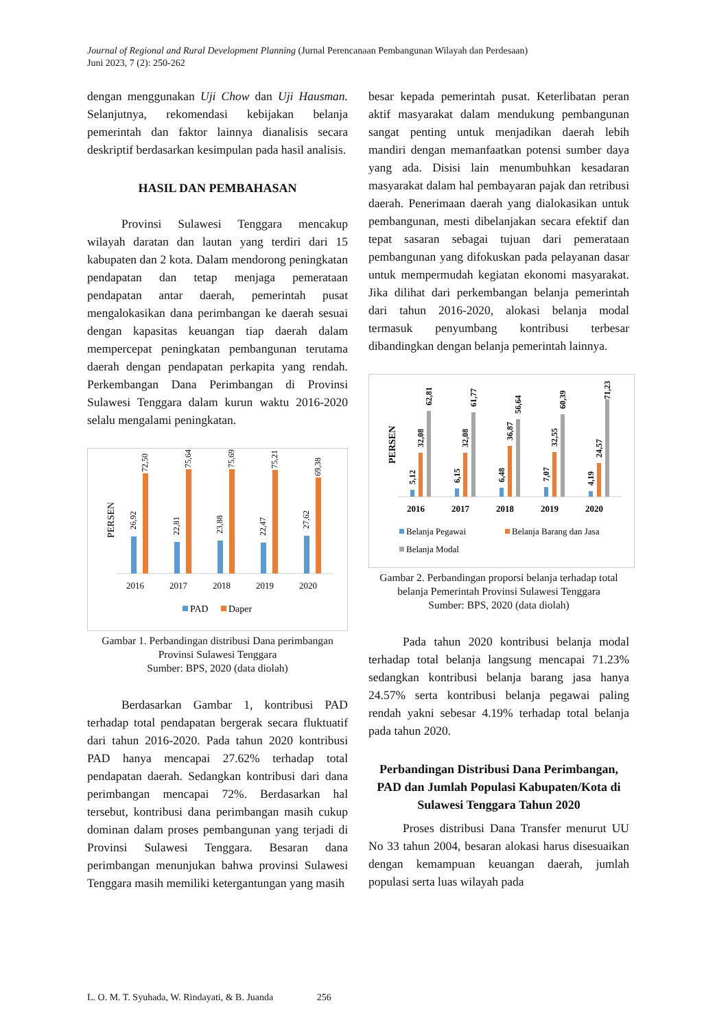Journal of Regional and Rural Development Planning (Jurnal Perencanaan Pembangunan Wilayah dan Perdesaan)
Juni 2023, 7 (2): 250-262
dengan menggunakan Uji Chow dan Uji Hausman. Selanjutnya, rekomendasi kebijakan belanja pemerintah dan faktor lainnya dianalisis secara deskriptif berdasarkan kesimpulan pada hasil analisis.
HASIL DAN PEMBAHASAN
Provinsi Sulawesi Tenggara mencakup wilayah daratan dan lautan yang terdiri dari 15 kabupaten dan 2 kota. Dalam mendorong peningkatan pendapatan dan tetap menjaga pemerataan pendapatan antar daerah, pemerintah pusat mengalokasikan dana perimbangan ke daerah sesuai dengan kapasitas keuangan tiap daerah dalam mempercepat peningkatan pembangunan terutama daerah dengan pendapatan perkapita yang rendah. Perkembangan Dana Perimbangan di Provinsi Sulawesi Tenggara dalam kurun waktu 2016-2020 selalu mengalami peningkatan.
PERSEN
26,92
72,50
22,81
75,64
23,88
75,69
22,47
75,21
27,62
69,38
2016
2017
2018
2019
2020
PAD
Daper
Gambar 1. Perbandingan distribusi Dana perimbangan Provinsi Sulawesi Tenggara
Sumber: BPS, 2020 (data diolah)
Berdasarkan Gambar 1, kontribusi PAD terhadap total pendapatan bergerak secara fluktuatif dari tahun 2016-2020. Pada tahun 2020 kontribusi PAD hanya mencapai 27.62% terhadap total pendapatan daerah. Sedangkan kontribusi dari dana perimbangan mencapai 72%. Berdasarkan hal tersebut, kontribusi dana perimbangan masih cukup dominan dalam proses pembangunan yang terjadi di Provinsi Sulawesi Tenggara. Besaran dana perimbangan menunjukan bahwa provinsi Sulawesi Tenggara masih memiliki ketergantungan yang masih
besar kepada pemerintah pusat. Keterlibatan peran aktif masyarakat dalam mendukung pembangunan sangat penting untuk menjadikan daerah lebih mandiri dengan memanfaatkan potensi sumber daya yang ada. Disisi lain menumbuhkan kesadaran masyarakat dalam hal pembayaran pajak dan retribusi daerah. Penerimaan daerah yang dialokasikan untuk pembangunan, mesti dibelanjakan secara efektif dan tepat sasaran sebagai tujuan dari pemerataan pembangunan yang difokuskan pada pelayanan dasar untuk mempermudah kegiatan ekonomi masyarakat. Jika dilihat dari perkembangan belanja pemerintah dari tahun 2016-2020, alokasi belanja modal termasuk penyumbang kontribusi terbesar dibandingkan dengan belanja pemerintah lainnya.
PERSEN
5,12
32,08
62,81
6,15
32,08
61,77
6,48
36,87
56,64
7,07
32,55
60,39
4,19
24,57
71,23
2016
2017
2018
2019
2020
Belanja Pegawai
Belanja Barang dan Jasa
Belanja Modal
Gambar 2. Perbandingan proporsi belanja terhadap total belanja Pemerintah Provinsi Sulawesi Tenggara
Sumber: BPS, 2020 (data diolah)
Pada tahun 2020 kontribusi belanja modal terhadap total belanja langsung mencapai 71.23% sedangkan kontribusi belanja barang jasa hanya 24.57% serta kontribusi belanja pegawai paling rendah yakni sebesar 4.19% terhadap total belanja pada tahun 2020.
Perbandingan Distribusi Dana Perimbangan, PAD dan Jumlah Populasi Kabupaten/Kota di Sulawesi Tenggara Tahun 2020
Proses distribusi Dana Transfer menurut UU No 33 tahun 2004, besaran alokasi harus disesuaikan dengan kemampuan keuangan daerah, jumlah populasi serta luas wilayah pada
L. O. M. T. Syuhada, W. Rindayati, & B. Juanda 256